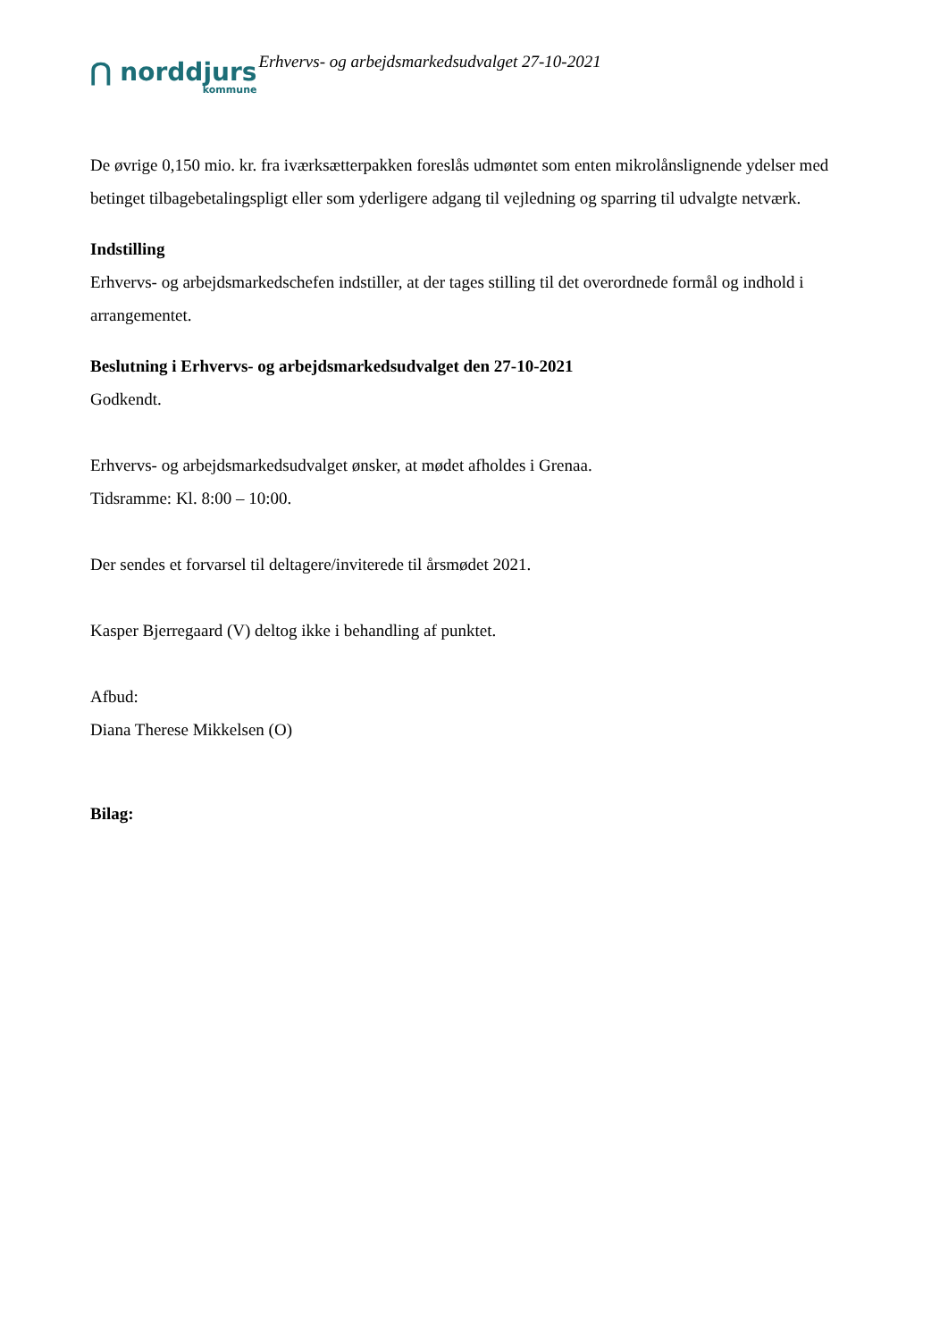⋂ norddjurs
kommune
Erhvervs- og arbejdsmarkedsudvalget 27-10-2021
De øvrige 0,150 mio. kr. fra iværksætterpakken foreslås udmøntet som enten mikrolånslignende ydelser med betinget tilbagebetalingspligt eller som yderligere adgang til vejledning og sparring til udvalgte netværk.
Indstilling
Erhvervs- og arbejdsmarkedschefen indstiller, at der tages stilling til det overordnede formål og indhold i arrangementet.
Beslutning i Erhvervs- og arbejdsmarkedsudvalget den 27-10-2021
Godkendt.
Erhvervs- og arbejdsmarkedsudvalget ønsker, at mødet afholdes i Grenaa.
Tidsramme: Kl. 8:00 – 10:00.
Der sendes et forvarsel til deltagere/inviterede til årsmødet 2021.
Kasper Bjerregaard (V) deltog ikke i behandling af punktet.
Afbud:
Diana Therese Mikkelsen (O)
Bilag: